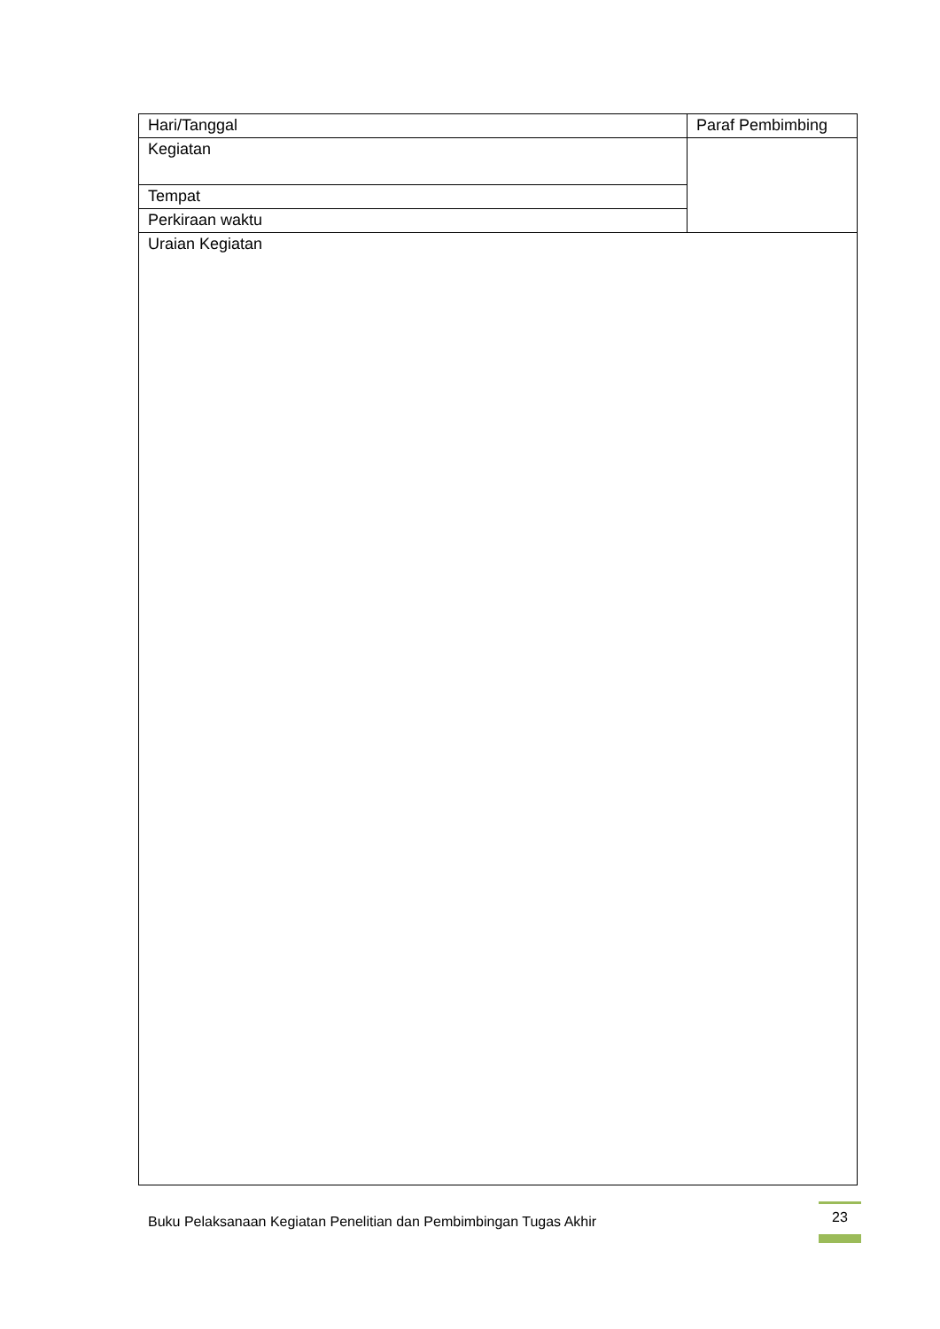| Hari/Tanggal | Paraf Pembimbing |
| Kegiatan | |
| Tempat | |
| Perkiraan waktu | |
| Uraian Kegiatan | |
Buku Pelaksanaan Kegiatan Penelitian dan Pembimbingan Tugas Akhir
23